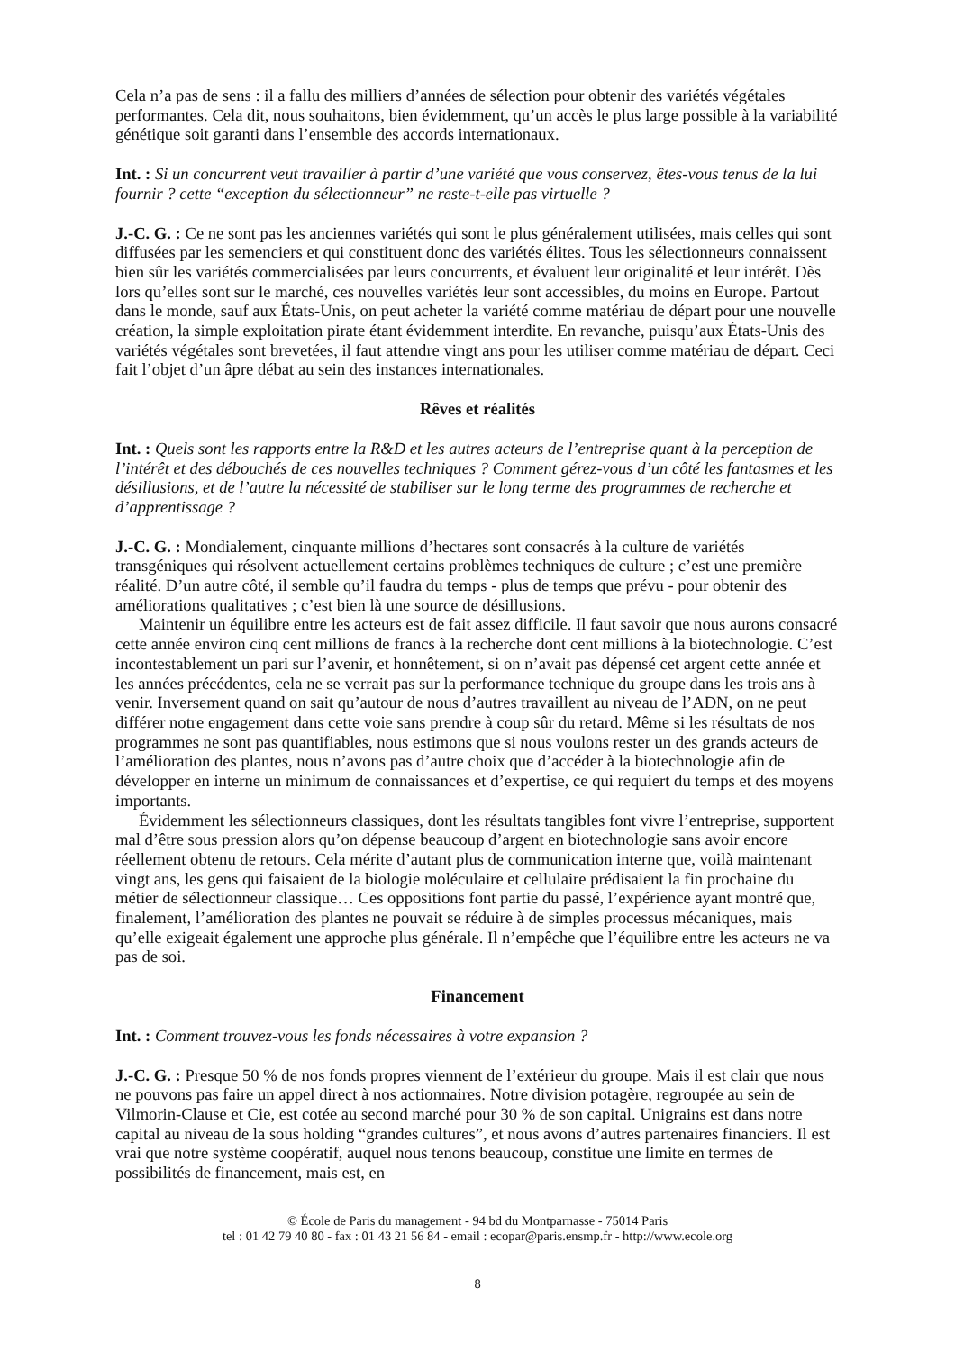Cela n’a pas de sens : il a fallu des milliers d’années de sélection pour obtenir des variétés végétales performantes. Cela dit, nous souhaitons, bien évidemment, qu’un accès le plus large possible à la variabilité génétique soit garanti dans l’ensemble des accords internationaux.
Int. : Si un concurrent veut travailler à partir d’une variété que vous conservez, êtes-vous tenus de la lui fournir ? cette “exception du sélectionneur” ne reste-t-elle pas virtuelle ?
J.-C. G. : Ce ne sont pas les anciennes variétés qui sont le plus généralement utilisées, mais celles qui sont diffusées par les semenciers et qui constituent donc des variétés élites. Tous les sélectionneurs connaissent bien sûr les variétés commercialisées par leurs concurrents, et évaluent leur originalité et leur intérêt. Dès lors qu’elles sont sur le marché, ces nouvelles variétés leur sont accessibles, du moins en Europe. Partout dans le monde, sauf aux États-Unis, on peut acheter la variété comme matériau de départ pour une nouvelle création, la simple exploitation pirate étant évidemment interdite. En revanche, puisqu’aux États-Unis des variétés végétales sont brevetées, il faut attendre vingt ans pour les utiliser comme matériau de départ. Ceci fait l’objet d’un âpre débat au sein des instances internationales.
Rêves et réalités
Int. : Quels sont les rapports entre la R&D et les autres acteurs de l’entreprise quant à la perception de l’intérêt et des débouchés de ces nouvelles techniques ? Comment gérez-vous d’un côté les fantasmes et les désillusions, et de l’autre la nécessité de stabiliser sur le long terme des programmes de recherche et d’apprentissage ?
J.-C. G. : Mondialement, cinquante millions d’hectares sont consacrés à la culture de variétés transgéniques qui résolvent actuellement certains problèmes techniques de culture ; c’est une première réalité. D’un autre côté, il semble qu’il faudra du temps - plus de temps que prévu - pour obtenir des améliorations qualitatives ; c’est bien là une source de désillusions.
Maintenir un équilibre entre les acteurs est de fait assez difficile. Il faut savoir que nous aurons consacré cette année environ cinq cent millions de francs à la recherche dont cent millions à la biotechnologie. C’est incontestablement un pari sur l’avenir, et honnêtement, si on n’avait pas dépensé cet argent cette année et les années précédentes, cela ne se verrait pas sur la performance technique du groupe dans les trois ans à venir. Inversement quand on sait qu’autour de nous d’autres travaillent au niveau de l’ADN, on ne peut différer notre engagement dans cette voie sans prendre à coup sûr du retard. Même si les résultats de nos programmes ne sont pas quantifiables, nous estimons que si nous voulons rester un des grands acteurs de l’amélioration des plantes, nous n’avons pas d’autre choix que d’accéder à la biotechnologie afin de développer en interne un minimum de connaissances et d’expertise, ce qui requiert du temps et des moyens importants.
Évidemment les sélectionneurs classiques, dont les résultats tangibles font vivre l’entreprise, supportent mal d’être sous pression alors qu’on dépense beaucoup d’argent en biotechnologie sans avoir encore réellement obtenu de retours. Cela mérite d’autant plus de communication interne que, voilà maintenant vingt ans, les gens qui faisaient de la biologie moléculaire et cellulaire prédisaient la fin prochaine du métier de sélectionneur classique… Ces oppositions font partie du passé, l’expérience ayant montré que, finalement, l’amélioration des plantes ne pouvait se réduire à de simples processus mécaniques, mais qu’elle exigeait également une approche plus générale. Il n’empêche que l’équilibre entre les acteurs ne va pas de soi.
Financement
Int. : Comment trouvez-vous les fonds nécessaires à votre expansion ?
J.-C. G. : Presque 50 % de nos fonds propres viennent de l’extérieur du groupe. Mais il est clair que nous ne pouvons pas faire un appel direct à nos actionnaires. Notre division potagère, regroupée au sein de Vilmorin-Clause et Cie, est cotée au second marché pour 30 % de son capital. Unigrains est dans notre capital au niveau de la sous holding “grandes cultures”, et nous avons d’autres partenaires financiers. Il est vrai que notre système coopératif, auquel nous tenons beaucoup, constitue une limite en termes de possibilités de financement, mais est, en
© École de Paris du management - 94 bd du Montparnasse - 75014 Paris
tel : 01 42 79 40 80 - fax : 01 43 21 56 84 - email : ecopar@paris.ensmp.fr - http://www.ecole.org
8